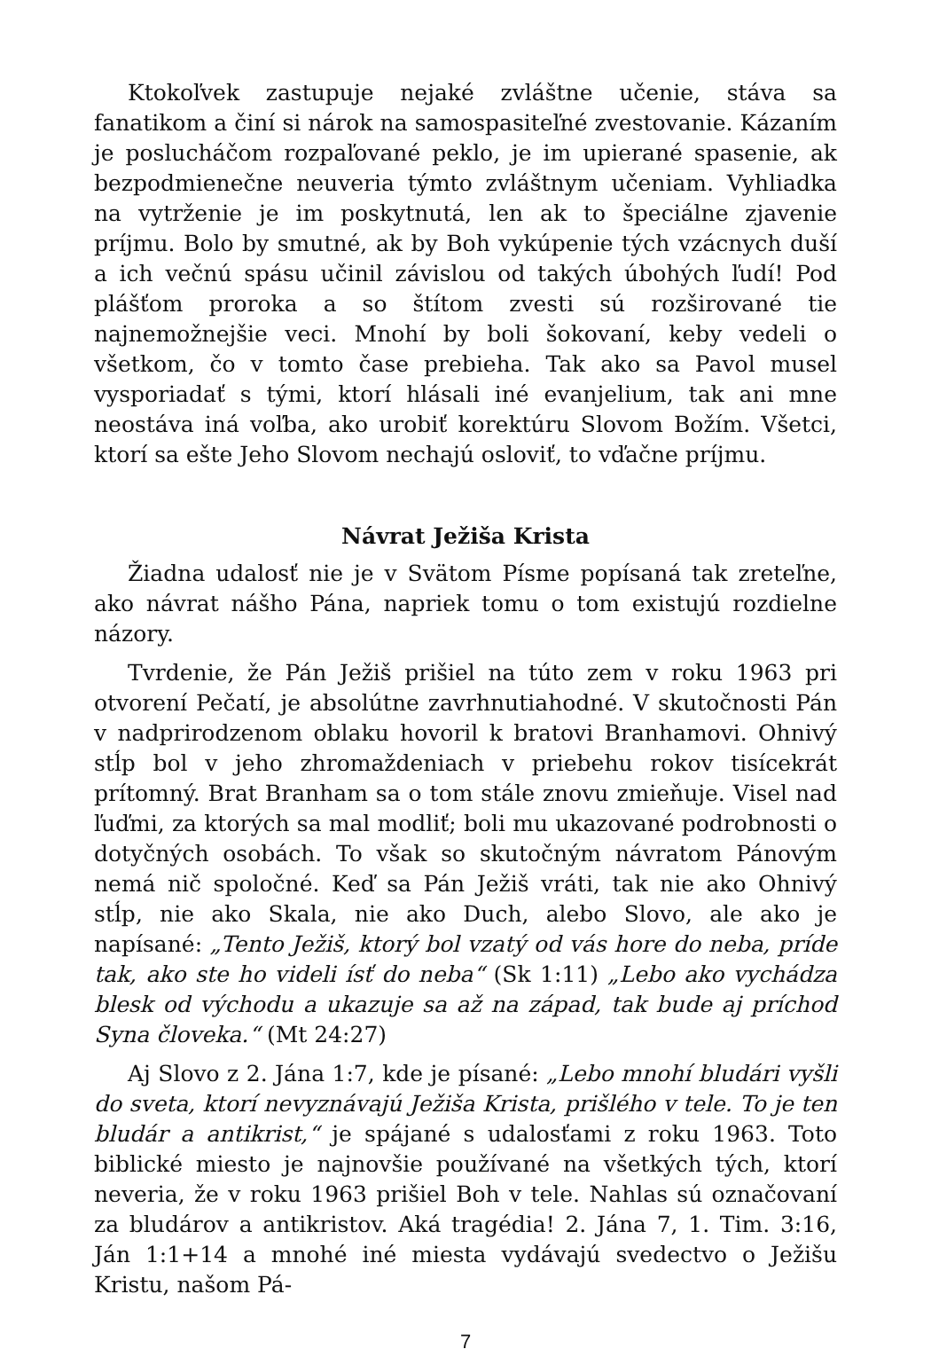Ktokoľvek zastupuje nejaké zvláštne učenie, stáva sa fanatikom a činí si nárok na samospasiteľné zvestovanie. Kázaním je poslucháčom rozpaľované peklo, je im upierané spasenie, ak bezpodmienečne neuveria týmto zvláštnym učeniam. Vyhliadka na vytrženie je im poskytnutá, len ak to špeciálne zjavenie príjmu. Bolo by smutné, ak by Boh vykúpenie tých vzácnych duší a ich večnú spásu učinil závislou od takých úbohých ľudí! Pod plášťom proroka a so štítom zvesti sú rozširované tie najnemožnejšie veci. Mnohí by boli šokovaní, keby vedeli o všetkom, čo v tomto čase prebieha. Tak ako sa Pavol musel vysporiadať s tými, ktorí hlásali iné evanjelium, tak ani mne neostáva iná voľba, ako urobiť korektúru Slovom Božím. Všetci, ktorí sa ešte Jeho Slovom nechajú osloviť, to vďačne príjmu.
Návrat Ježiša Krista
Žiadna udalosť nie je v Svätom Písme popísaná tak zreteľne, ako návrat nášho Pána, napriek tomu o tom existujú rozdielne názory.
Tvrdenie, že Pán Ježiš prišiel na túto zem v roku 1963 pri otvorení Pečatí, je absolútne zavrhnutiahodné. V skutočnosti Pán v nadprirodzenom oblaku hovoril k bratovi Branhamovi. Ohnivý stĺp bol v jeho zhromaždeniach v priebehu rokov tisícekrát prítomný. Brat Branham sa o tom stále znovu zmieňuje. Visel nad ľuďmi, za ktorých sa mal modliť; boli mu ukazované podrobnosti o dotyčných osobách. To však so skutočným návratom Pánovým nemá nič spoločné. Keď sa Pán Ježiš vráti, tak nie ako Ohnivý stĺp, nie ako Skala, nie ako Duch, alebo Slovo, ale ako je napísané: „Tento Ježiš, ktorý bol vzatý od vás hore do neba, príde tak, ako ste ho videli ísť do neba“ (Sk 1:11) „Lebo ako vychádza blesk od východu a ukazuje sa až na západ, tak bude aj príchod Syna človeka.“ (Mt 24:27)
Aj Slovo z 2. Jána 1:7, kde je písané: „Lebo mnohí bludári vyšli do sveta, ktorí nevyznávajú Ježiša Krista, prišlého v tele. To je ten bludár a antikrist,“ je spájané s udalosťami z roku 1963. Toto biblické miesto je najnovšie používané na všetkých tých, ktorí neveria, že v roku 1963 prišiel Boh v tele. Nahlas sú označovaní za bludárov a antikristov. Aká tragédia! 2. Jána 7, 1. Tim. 3:16, Ján 1:1+14 a mnohé iné miesta vydávajú svedectvo o Ježišu Kristu, našom Pá-
7